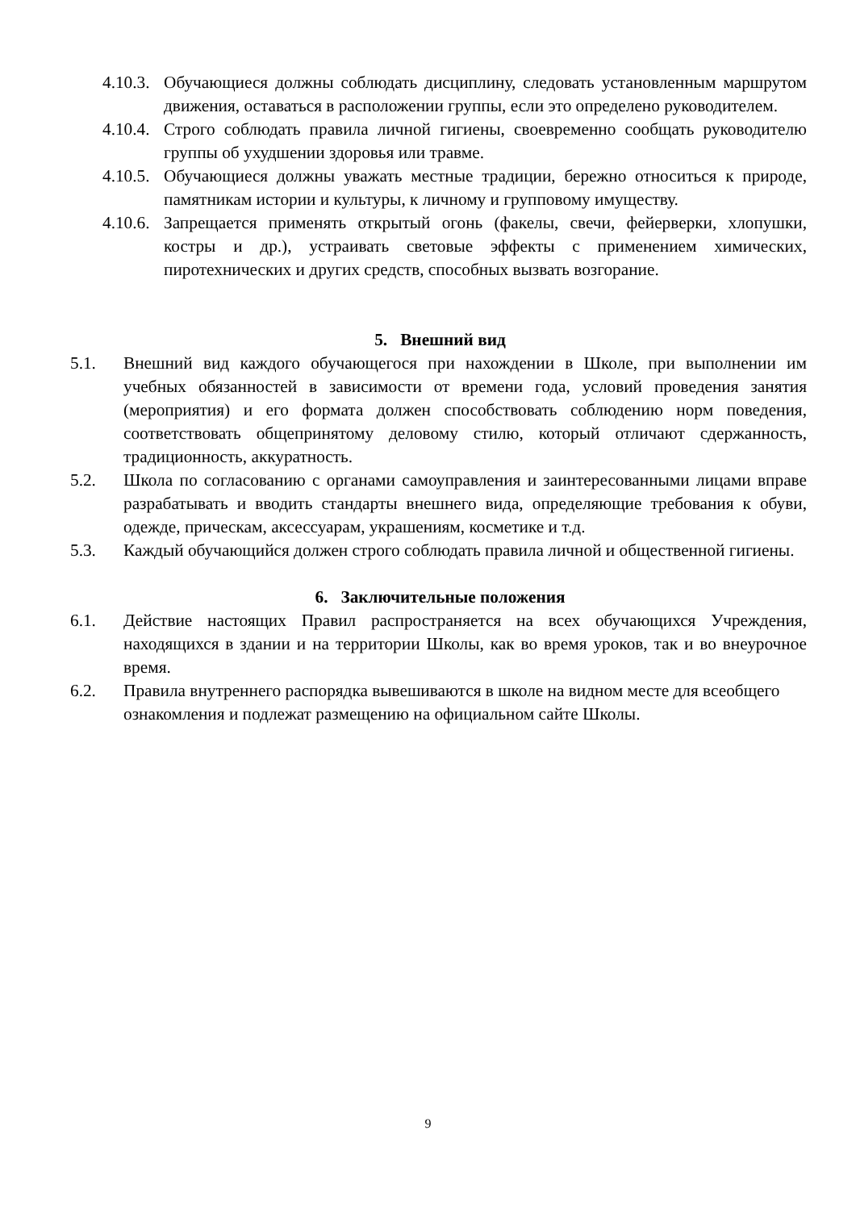4.10.3. Обучающиеся должны соблюдать дисциплину, следовать установленным маршрутом движения, оставаться в расположении группы, если это определено руководителем.
4.10.4. Строго соблюдать правила личной гигиены, своевременно сообщать руководителю группы об ухудшении здоровья или травме.
4.10.5. Обучающиеся должны уважать местные традиции, бережно относиться к природе, памятникам истории и культуры, к личному и групповому имуществу.
4.10.6. Запрещается применять открытый огонь (факелы, свечи, фейерверки, хлопушки, костры и др.), устраивать световые эффекты с применением химических, пиротехнических и других средств, способных вызвать возгорание.
5. Внешний вид
5.1. Внешний вид каждого обучающегося при нахождении в Школе, при выполнении им учебных обязанностей в зависимости от времени года, условий проведения занятия (мероприятия) и его формата должен способствовать соблюдению норм поведения, соответствовать общепринятому деловому стилю, который отличают сдержанность, традиционность, аккуратность.
5.2. Школа по согласованию с органами самоуправления и заинтересованными лицами вправе разрабатывать и вводить стандарты внешнего вида, определяющие требования к обуви, одежде, прическам, аксессуарам, украшениям, косметике и т.д.
5.3. Каждый обучающийся должен строго соблюдать правила личной и общественной гигиены.
6. Заключительные положения
6.1. Действие настоящих Правил распространяется на всех обучающихся Учреждения, находящихся в здании и на территории Школы, как во время уроков, так и во внеурочное время.
6.2. Правила внутреннего распорядка вывешиваются в школе на видном месте для всеобщего ознакомления и подлежат размещению на официальном сайте Школы.
9